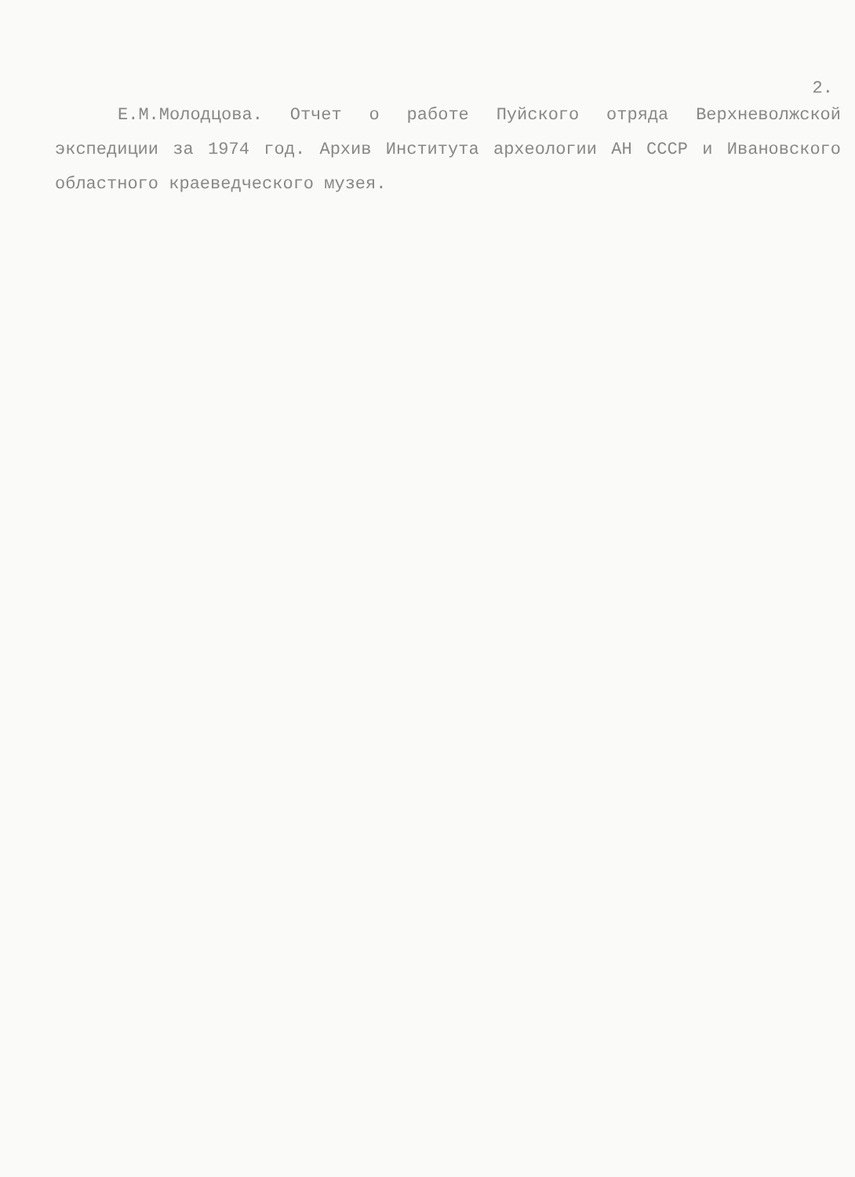2.
Е.М.Молодцова. Отчет о работе Пуйского отряда Верхневолжской экспедиции за 1974 год. Архив Института археологии АН СССР и Ивановского областного краеведческого музея.